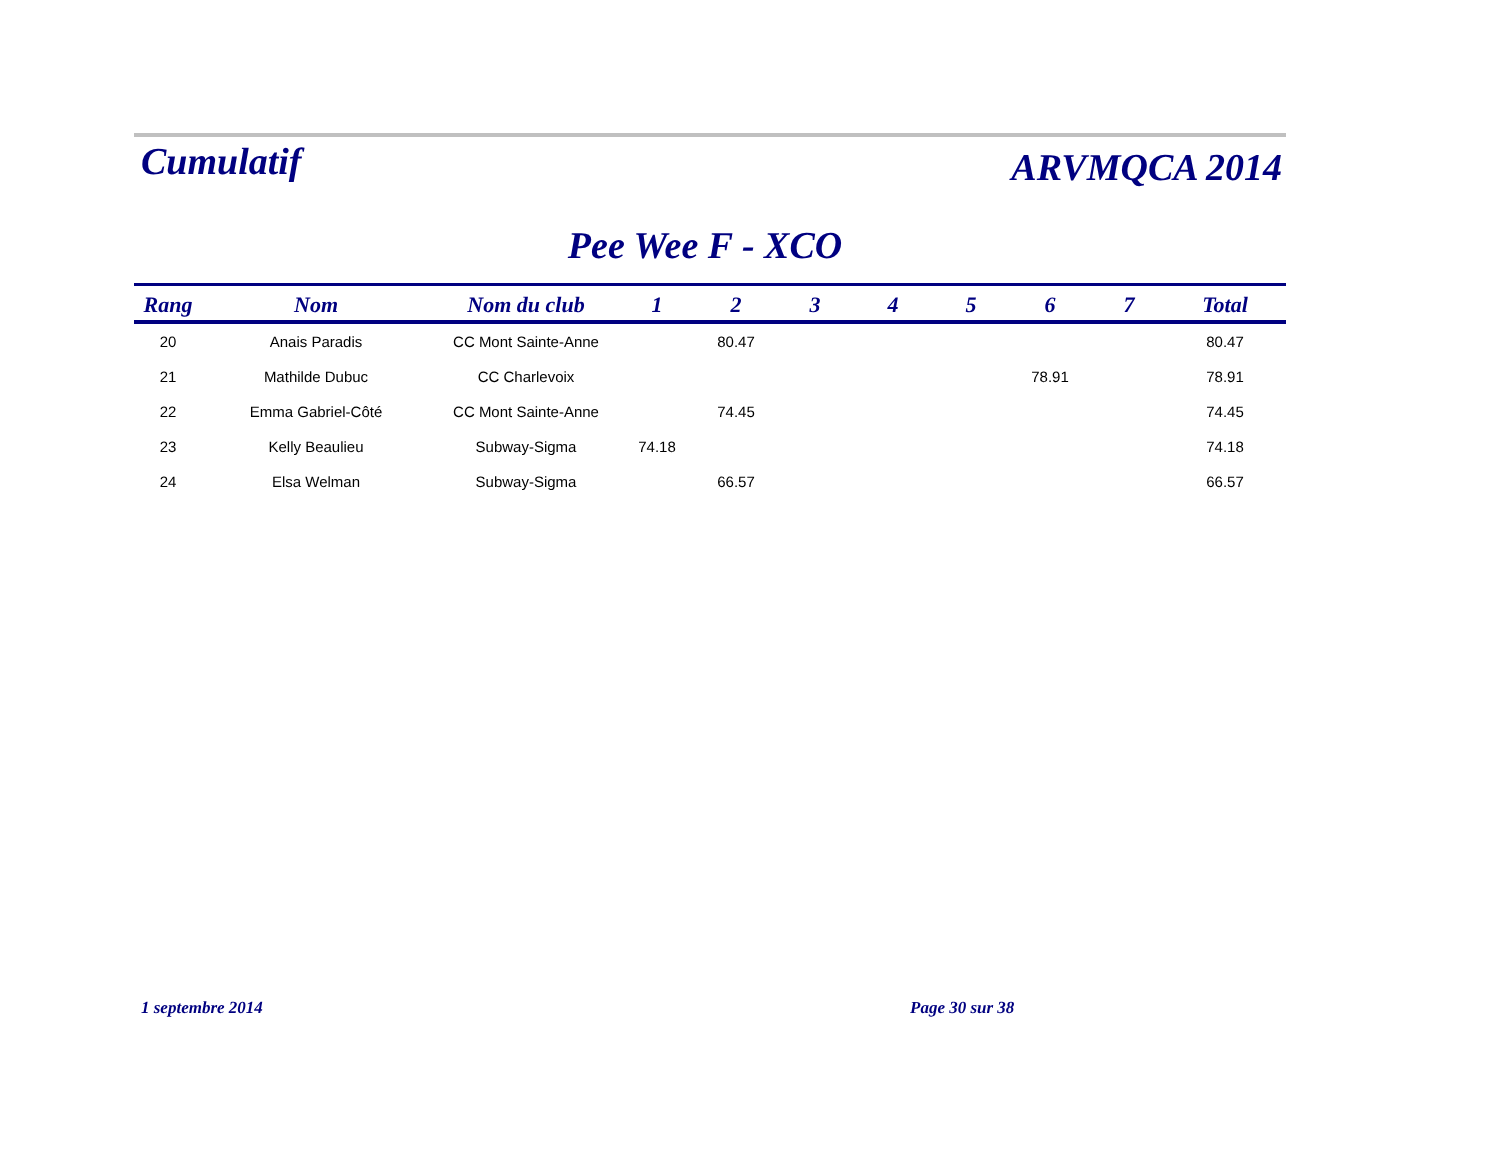Cumulatif
ARVMQCA 2014
Pee Wee F - XCO
| Rang | Nom | Nom du club | 1 | 2 | 3 | 4 | 5 | 6 | 7 | Total |
| --- | --- | --- | --- | --- | --- | --- | --- | --- | --- | --- |
| 20 | Anais Paradis | CC Mont Sainte-Anne | | 80.47 | | | | | | 80.47 |
| 21 | Mathilde Dubuc | CC Charlevoix | | | | | | 78.91 | | 78.91 |
| 22 | Emma Gabriel-Côté | CC Mont Sainte-Anne | | 74.45 | | | | | | 74.45 |
| 23 | Kelly Beaulieu | Subway-Sigma | 74.18 | | | | | | | 74.18 |
| 24 | Elsa Welman | Subway-Sigma | | 66.57 | | | | | | 66.57 |
1 septembre 2014 Page 30 sur 38